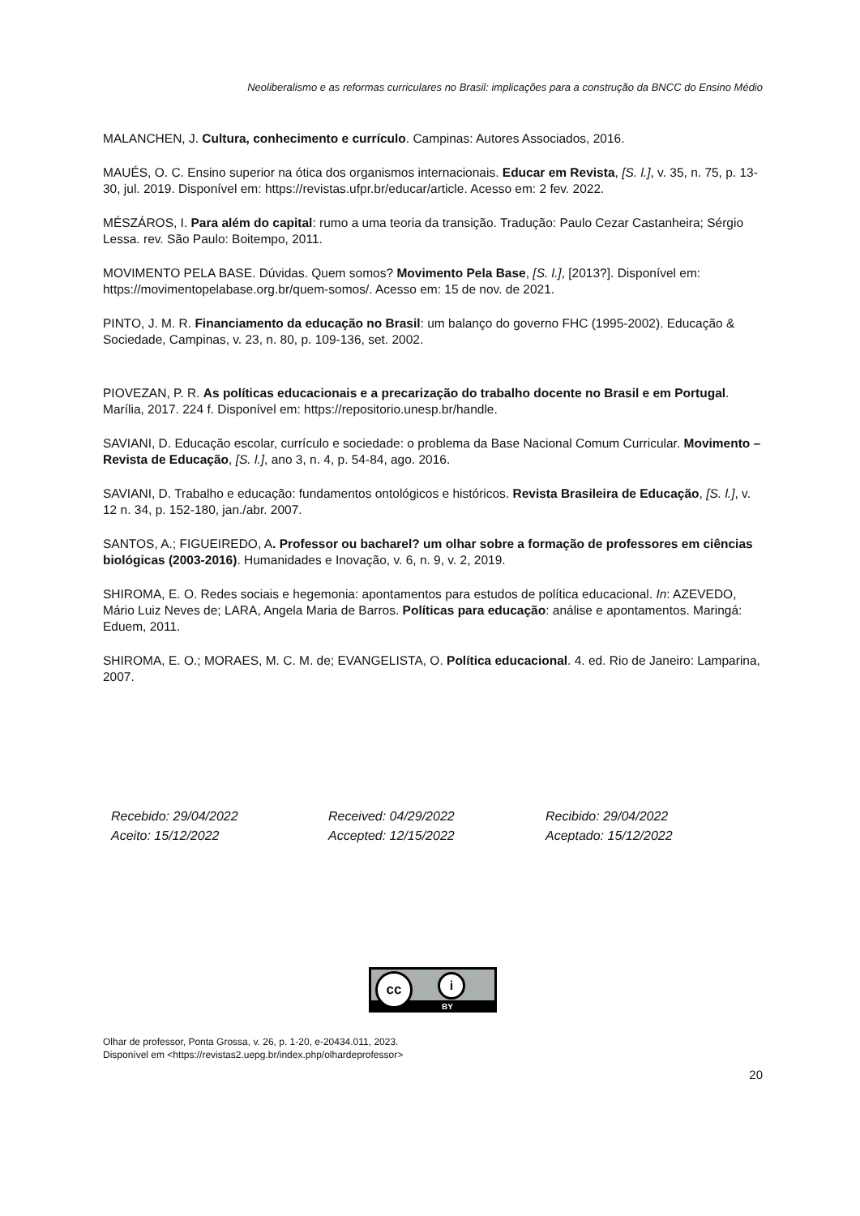Neoliberalismo e as reformas curriculares no Brasil: implicações para a construção da BNCC do Ensino Médio
MALANCHEN, J. Cultura, conhecimento e currículo. Campinas: Autores Associados, 2016.
MAUÉS, O. C. Ensino superior na ótica dos organismos internacionais. Educar em Revista, [S. l.], v. 35, n. 75, p. 13-30, jul. 2019. Disponível em: https://revistas.ufpr.br/educar/article. Acesso em: 2 fev. 2022.
MÉSZÁROS, I. Para além do capital: rumo a uma teoria da transição. Tradução: Paulo Cezar Castanheira; Sérgio Lessa. rev. São Paulo: Boitempo, 2011.
MOVIMENTO PELA BASE. Dúvidas. Quem somos? Movimento Pela Base, [S. l.], [2013?]. Disponível em: https://movimentopelabase.org.br/quem-somos/. Acesso em: 15 de nov. de 2021.
PINTO, J. M. R. Financiamento da educação no Brasil: um balanço do governo FHC (1995-2002). Educação & Sociedade, Campinas, v. 23, n. 80, p. 109-136, set. 2002.
PIOVEZAN, P. R. As políticas educacionais e a precarização do trabalho docente no Brasil e em Portugal. Marília, 2017. 224 f. Disponível em: https://repositorio.unesp.br/handle.
SAVIANI, D. Educação escolar, currículo e sociedade: o problema da Base Nacional Comum Curricular. Movimento – Revista de Educação, [S. l.], ano 3, n. 4, p. 54-84, ago. 2016.
SAVIANI, D. Trabalho e educação: fundamentos ontológicos e históricos. Revista Brasileira de Educação, [S. l.], v. 12 n. 34, p. 152-180, jan./abr. 2007.
SANTOS, A.; FIGUEIREDO, A. Professor ou bacharel? um olhar sobre a formação de professores em ciências biológicas (2003-2016). Humanidades e Inovação, v. 6, n. 9, v. 2, 2019.
SHIROMA, E. O. Redes sociais e hegemonia: apontamentos para estudos de política educacional. In: AZEVEDO, Mário Luiz Neves de; LARA, Angela Maria de Barros. Políticas para educação: análise e apontamentos. Maringá: Eduem, 2011.
SHIROMA, E. O.; MORAES, M. C. M. de; EVANGELISTA, O. Política educacional. 4. ed. Rio de Janeiro: Lamparina, 2007.
Recebido: 29/04/2022
Aceito: 15/12/2022
Received: 04/29/2022
Accepted: 12/15/2022
Recibido: 29/04/2022
Aceptado: 15/12/2022
cc i
BY
Olhar de professor, Ponta Grossa, v. 26, p. 1-20, e-20434.011, 2023.
Disponível em <https://revistas2.uepg.br/index.php/olhardeprofessor>
20